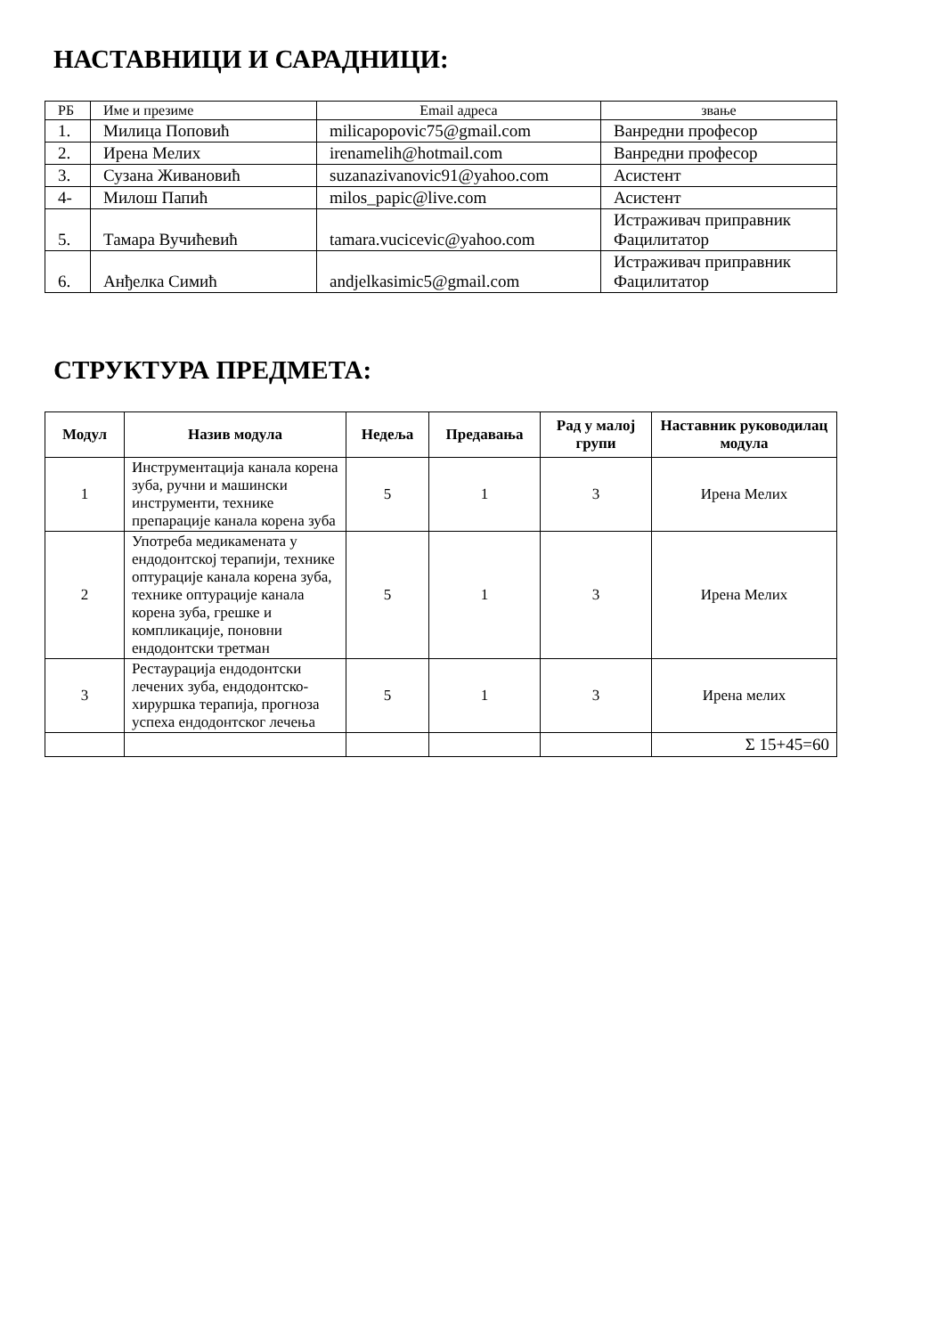НАСТАВНИЦИ И САРАДНИЦИ:
| РБ | Име и презиме | Email адреса | звање |
| 1. | Милица Поповић | milicapopovic75@gmail.com | Ванредни професор |
| 2. | Ирена Мелих | irenamelih@hotmail.com | Ванредни професор |
| 3. | Сузана Живановић | suzanazivanovic91@yahoo.com | Асистент |
| 4- | Милош Папић | milos_papic@live.com | Асистент |
| 5. | Тамара Вучићевић | tamara.vucicevic@yahoo.com | Истраживач приправник Фацилитатор |
| 6. | Анђелка Симић | andjelkasimic5@gmail.com | Истраживач приправник Фацилитатор |
СТРУКТУРА ПРЕДМЕТА:
| Модул | Назив модула | Недеља | Предавања | Рад у малој групи | Наставник руководилац модула |
| --- | --- | --- | --- | --- | --- |
| 1 | Инструментација канала корена зуба, ручни и машински инструменти, технике препарације канала корена зуба | 5 | 1 | 3 | Ирена Мелих |
| 2 | Употреба медикамената у ендодонтској терапији, технике оптурације канала корена зуба, технике оптурације канала корена зуба, грешке и компликације, поновни ендодонтски третман | 5 | 1 | 3 | Ирена Мелих |
| 3 | Рестаурација ендодонтски лечених зуба, ендодонтско-хируршка терапија, прогноза успеха ендодонтског лечења | 5 | 1 | 3 | Ирена мелих |
| | | | | | Σ 15+45=60 |